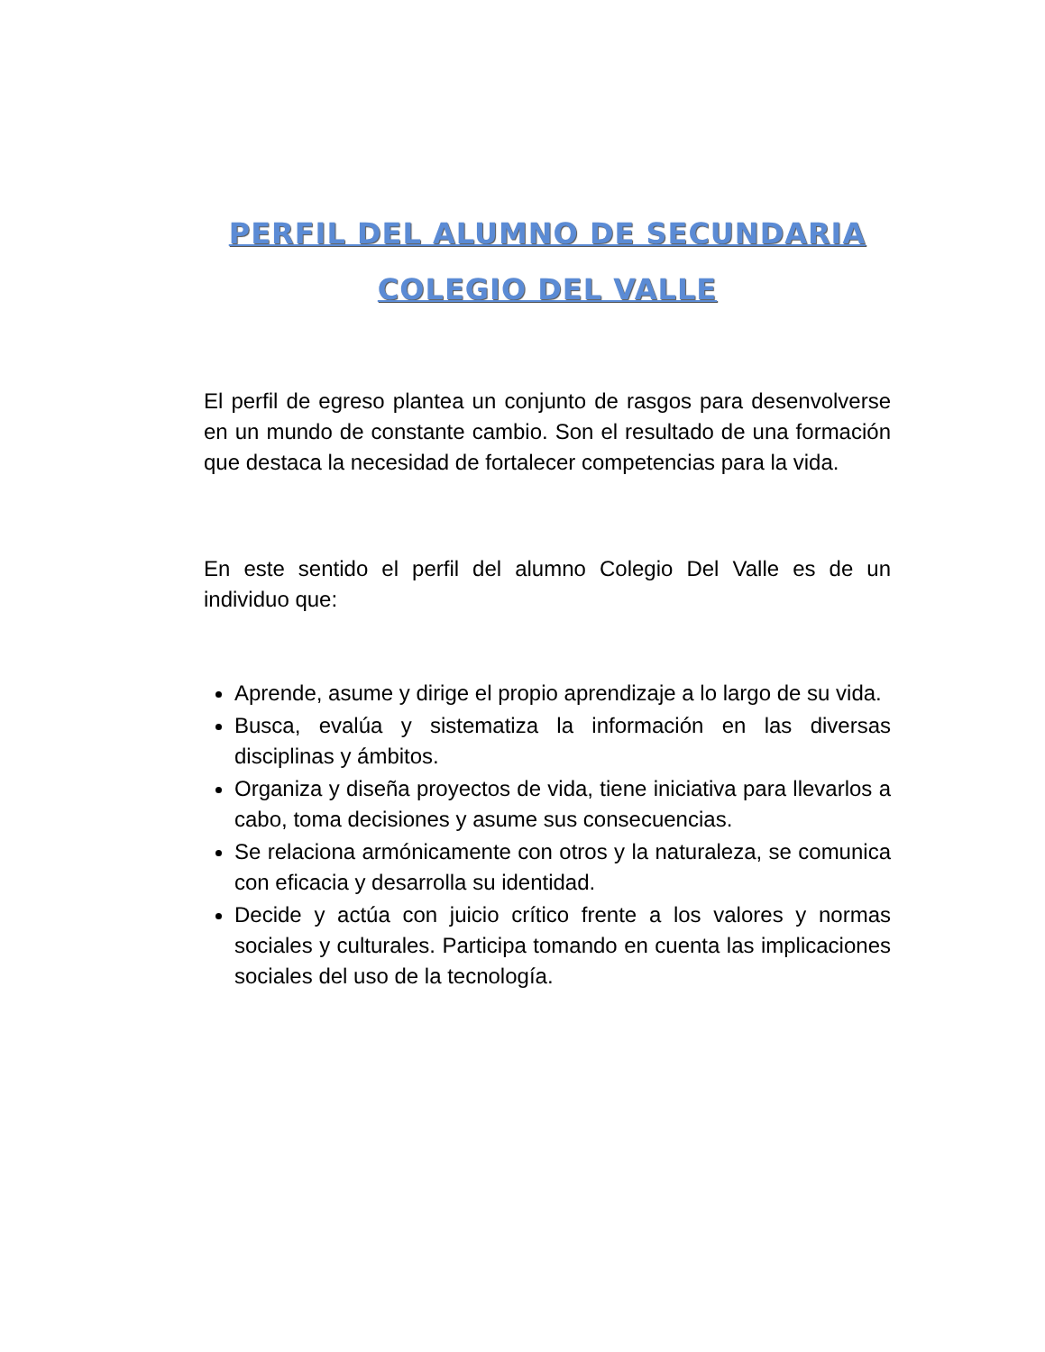PERFIL DEL ALUMNO DE SECUNDARIA
COLEGIO DEL VALLE
El perfil de egreso plantea un conjunto de rasgos para desenvolverse en un mundo de constante cambio. Son el resultado de una formación que destaca la necesidad de fortalecer competencias para la vida.
En este sentido el perfil del alumno Colegio Del Valle es de un individuo que:
Aprende, asume y dirige el propio aprendizaje a lo largo de su vida.
Busca, evalúa y sistematiza la información en las diversas disciplinas y ámbitos.
Organiza y diseña proyectos de vida, tiene iniciativa para llevarlos a cabo, toma decisiones y asume sus consecuencias.
Se relaciona armónicamente con otros y la naturaleza, se comunica con eficacia y desarrolla su identidad.
Decide y actúa con juicio crítico frente a los valores y normas sociales y culturales. Participa tomando en cuenta las implicaciones sociales del uso de la tecnología.